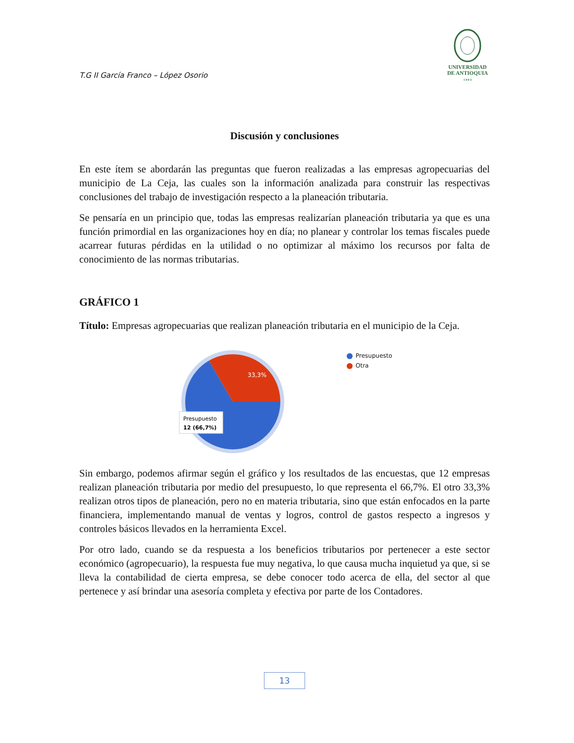T.G II García Franco – López Osorio
UNIVERSIDAD
DE ANTIOQUIA
1 8 0 3
Discusión y conclusiones
En este ítem se abordarán las preguntas que fueron realizadas a las empresas agropecuarias del municipio de La Ceja, las cuales son la información analizada para construir las respectivas conclusiones del trabajo de investigación respecto a la planeación tributaria.
Se pensaría en un principio que, todas las empresas realizarían planeación tributaria ya que es una función primordial en las organizaciones hoy en día; no planear y controlar los temas fiscales puede acarrear futuras pérdidas en la utilidad o no optimizar al máximo los recursos por falta de conocimiento de las normas tributarias.
GRÁFICO 1
Título: Empresas agropecuarias que realizan planeación tributaria en el municipio de la Ceja.
33,3%
Presupuesto
12 (66,7%)
Presupuesto
Otra
Sin embargo, podemos afirmar según el gráfico y los resultados de las encuestas, que 12 empresas realizan planeación tributaria por medio del presupuesto, lo que representa el 66,7%. El otro 33,3% realizan otros tipos de planeación, pero no en materia tributaria, sino que están enfocados en la parte financiera, implementando manual de ventas y logros, control de gastos respecto a ingresos y controles básicos llevados en la herramienta Excel.
Por otro lado, cuando se da respuesta a los beneficios tributarios por pertenecer a este sector económico (agropecuario), la respuesta fue muy negativa, lo que causa mucha inquietud ya que, si se lleva la contabilidad de cierta empresa, se debe conocer todo acerca de ella, del sector al que pertenece y así brindar una asesoría completa y efectiva por parte de los Contadores.
13